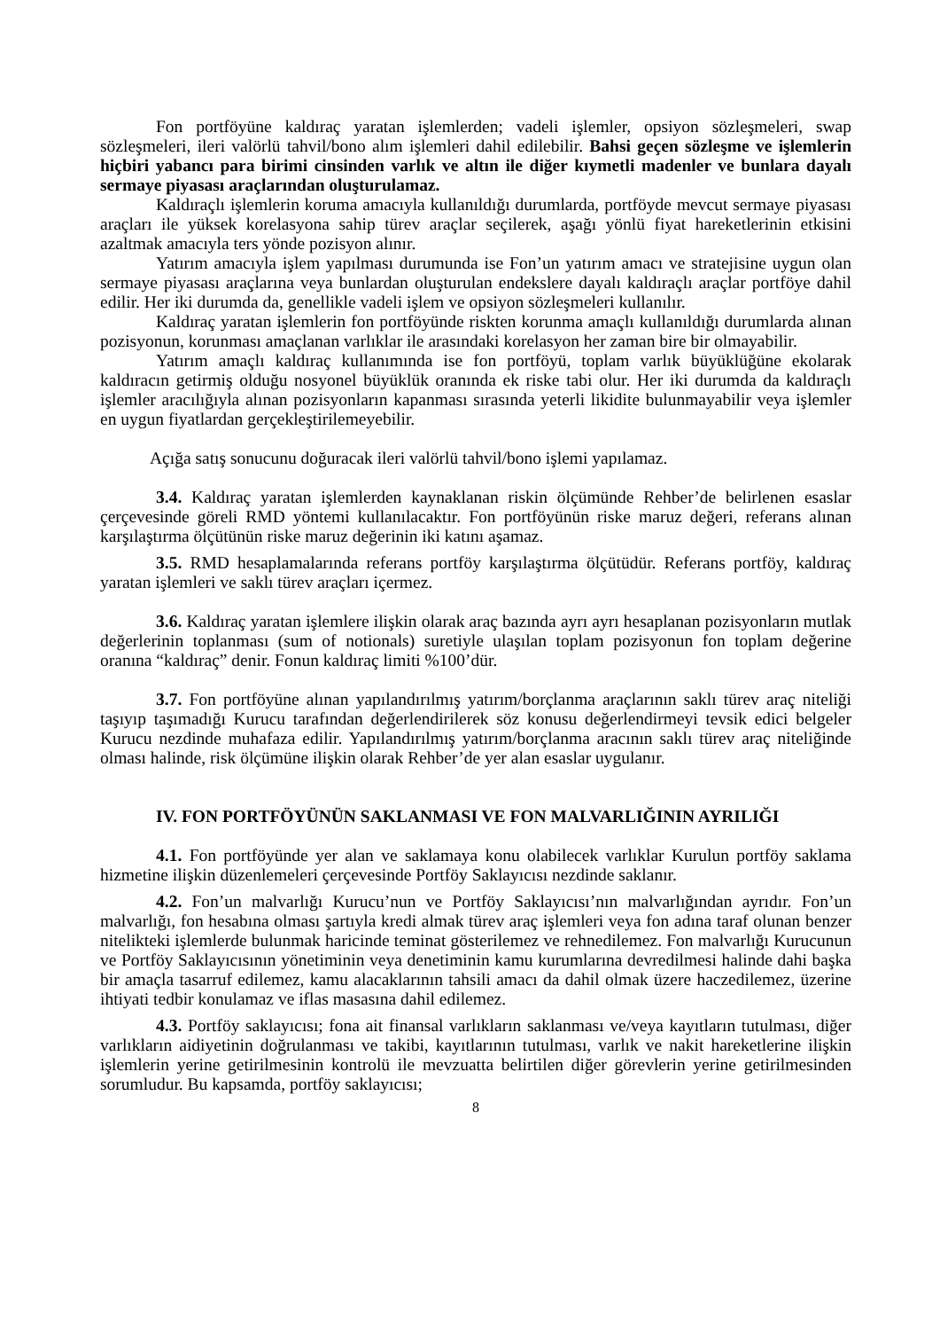Fon portföyüne kaldıraç yaratan işlemlerden; vadeli işlemler, opsiyon sözleşmeleri, swap sözleşmeleri, ileri valörlü tahvil/bono alım işlemleri dahil edilebilir. Bahsi geçen sözleşme ve işlemlerin hiçbiri yabancı para birimi cinsinden varlık ve altın ile diğer kıymetli madenler ve bunlara dayalı sermaye piyasası araçlarından oluşturulamaz.
Kaldıraçlı işlemlerin koruma amacıyla kullanıldığı durumlarda, portföyde mevcut sermaye piyasası araçları ile yüksek korelasyona sahip türev araçlar seçilerek, aşağı yönlü fiyat hareketlerinin etkisini azaltmak amacıyla ters yönde pozisyon alınır.
Yatırım amacıyla işlem yapılması durumunda ise Fon’un yatırım amacı ve stratejisine uygun olan sermaye piyasası araçlarına veya bunlardan oluşturulan endekslere dayalı kaldıraçlı araçlar portföye dahil edilir. Her iki durumda da, genellikle vadeli işlem ve opsiyon sözleşmeleri kullanılır.
Kaldıraç yaratan işlemlerin fon portföyünde riskten korunma amaçlı kullanıldığı durumlarda alınan pozisyonun, korunması amaçlanan varlıklar ile arasındaki korelasyon her zaman bire bir olmayabilir.
Yatırım amaçlı kaldıraç kullanımında ise fon portföyü, toplam varlık büyüklüğüne ekolarak kaldıracın getirmiş olduğu nosyonel büyüklük oranında ek riske tabi olur. Her iki durumda da kaldıraçlı işlemler aracılığıyla alınan pozisyonların kapanması sırasında yeterli likidite bulunmayabilir veya işlemler en uygun fiyatlardan gerçekleştirilemeyebilir.
Açığa satış sonucunu doğuracak ileri valörlü tahvil/bono işlemi yapılamaz.
3.4. Kaldıraç yaratan işlemlerden kaynaklanan riskin ölçümünde Rehber’de belirlenen esaslar çerçevesinde göreli RMD yöntemi kullanılacaktır. Fon portföyünün riske maruz değeri, referans alınan karşılaştırma ölçütünün riske maruz değerinin iki katını aşamaz.
3.5. RMD hesaplamalarında referans portföy karşılaştırma ölçütüdür. Referans portföy, kaldıraç yaratan işlemleri ve saklı türev araçları içermez.
3.6. Kaldıraç yaratan işlemlere ilişkin olarak araç bazında ayrı ayrı hesaplanan pozisyonların mutlak değerlerinin toplanması (sum of notionals) suretiyle ulaşılan toplam pozisyonun fon toplam değerine oranına “kaldıraç” denir. Fonun kaldıraç limiti %100’dür.
3.7. Fon portföyüne alınan yapılandırılmış yatırım/borçlanma araçlarının saklı türev araç niteliği taşıyıp taşımadığı Kurucu tarafından değerlendirilerek söz konusu değerlendirmeyi tevsik edici belgeler Kurucu nezdinde muhafaza edilir. Yapılandırılmış yatırım/borçlanma aracının saklı türev araç niteliğinde olması halinde, risk ölçümüne ilişkin olarak Rehber’de yer alan esaslar uygulanır.
IV. FON PORTFÖYÜNÜN SAKLANMASI VE FON MALVARLIĞININ AYRILIĞI
4.1. Fon portföyünde yer alan ve saklamaya konu olabilecek varlıklar Kurulun portföy saklama hizmetine ilişkin düzenlemeleri çerçevesinde Portföy Saklayıcısı nezdinde saklanır.
4.2. Fon’un malvarlığı Kurucu’nun ve Portföy Saklayıcısı’nın malvarlığından ayrıdır. Fon’un malvarlığı, fon hesabına olması şartıyla kredi almak türev araç işlemleri veya fon adına taraf olunan benzer nitelikteki işlemlerde bulunmak haricinde teminat gösterilemez ve rehnedilemez. Fon malvarlığı Kurucunun ve Portföy Saklayıcısının yönetiminin veya denetiminin kamu kurumlarına devredilmesi halinde dahi başka bir amaçla tasarruf edilemez, kamu alacaklarının tahsili amacı da dahil olmak üzere haczedilemez, üzerine ihtiyati tedbir konulamaz ve iflas masasına dahil edilemez.
4.3. Portföy saklayıcısı; fona ait finansal varlıkların saklanması ve/veya kayıtların tutulması, diğer varlıkların aidiyetinin doğrulanması ve takibi, kayıtlarının tutulması, varlık ve nakit hareketlerine ilişkin işlemlerin yerine getirilmesinin kontrolü ile mevzuatta belirtilen diğer görevlerin yerine getirilmesinden sorumludur. Bu kapsamda, portföy saklayıcısı;
8